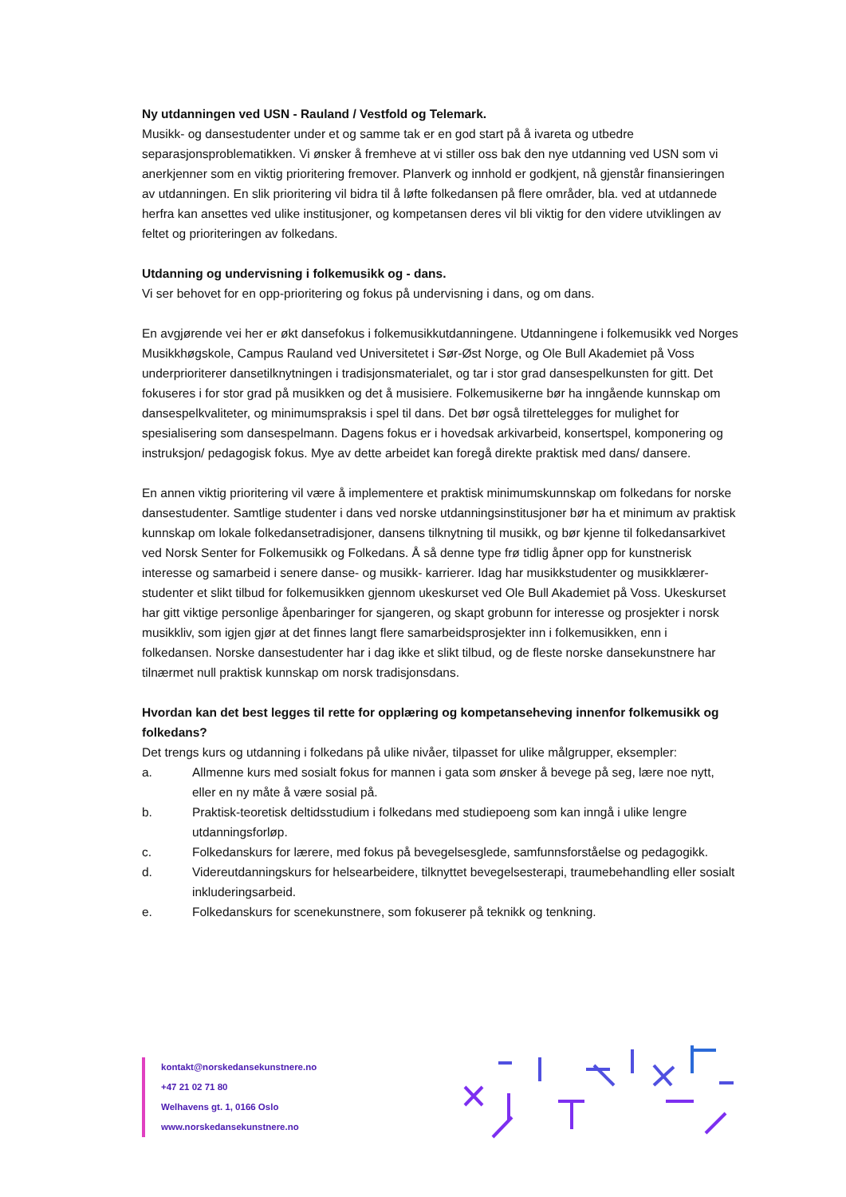Ny utdanningen ved USN - Rauland / Vestfold og Telemark.
Musikk- og dansestudenter under et og samme tak er en god start på å ivareta og utbedre separasjonsproblematikken. Vi ønsker å fremheve at vi stiller oss bak den nye utdanning ved USN som vi anerkjenner som en viktig prioritering fremover. Planverk og innhold er godkjent, nå gjenstår finansieringen av utdanningen. En slik prioritering vil bidra til å løfte folkedansen på flere områder, bla. ved at utdannede herfra kan ansettes ved ulike institusjoner, og kompetansen deres vil bli viktig for den videre utviklingen av feltet og prioriteringen av folkedans.
Utdanning og undervisning i folkemusikk og - dans.
Vi ser behovet for en opp-prioritering og fokus på undervisning i dans, og om dans.
En avgjørende vei her er økt dansefokus i folkemusikkutdanningene. Utdanningene i folkemusikk ved Norges Musikkhøgskole, Campus Rauland ved Universitetet i Sør-Øst Norge, og Ole Bull Akademiet på Voss underprioriterer dansetilknytningen i tradisjonsmaterialet, og tar i stor grad dansespelkunsten for gitt. Det fokuseres i for stor grad på musikken og det å musisiere. Folkemusikerne bør ha inngående kunnskap om dansespelkvaliteter, og minimumspraksis i spel til dans. Det bør også tilrettelegges for mulighet for spesialisering som dansespelmann. Dagens fokus er i hovedsak arkivarbeid, konsertspel, komponering og instruksjon/ pedagogisk fokus. Mye av dette arbeidet kan foregå direkte praktisk med dans/ dansere.
En annen viktig prioritering vil være å implementere et praktisk minimumskunnskap om folkedans for norske dansestudenter. Samtlige studenter i dans ved norske utdanningsinstitusjoner bør ha et minimum av praktisk kunnskap om lokale folkedansetradisjoner, dansens tilknytning til musikk, og bør kjenne til folkedansarkivet ved Norsk Senter for Folkemusikk og Folkedans. Å så denne type frø tidlig åpner opp for kunstnerisk interesse og samarbeid i senere danse- og musikk- karrierer. Idag har musikkstudenter og musikklærer-studenter et slikt tilbud for folkemusikken gjennom ukeskurset ved Ole Bull Akademiet på Voss. Ukeskurset har gitt viktige personlige åpenbaringer for sjangeren, og skapt grobunn for interesse og prosjekter i norsk musikkliv, som igjen gjør at det finnes langt flere samarbeidsprosjekter inn i folkemusikken, enn i folkedansen. Norske dansestudenter har i dag ikke et slikt tilbud, og de fleste norske dansekunstnere har tilnærmet null praktisk kunnskap om norsk tradisjonsdans.
Hvordan kan det best legges til rette for opplæring og kompetanseheving innenfor folkemusikk og folkedans?
Det trengs kurs og utdanning i folkedans på ulike nivåer, tilpasset for ulike målgrupper, eksempler:
a. Allmenne kurs med sosialt fokus for mannen i gata som ønsker å bevege på seg, lære noe nytt, eller en ny måte å være sosial på.
b. Praktisk-teoretisk deltidsstudium i folkedans med studiepoeng som kan inngå i ulike lengre utdanningsforløp.
c. Folkedanskurs for lærere, med fokus på bevegelsesglede, samfunnsforståelse og pedagogikk.
d. Videreutdanningskurs for helsearbeidere, tilknyttet bevegelsesterapi, traumebehandling eller sosialt inkluderingsarbeid.
e. Folkedanskurs for scenekunstnere, som fokuserer på teknikk og tenkning.
kontakt@norskedansekunstnere.no
+47 21 02 71 80
Welhavens gt. 1, 0166 Oslo
www.norskedansekunstnere.no